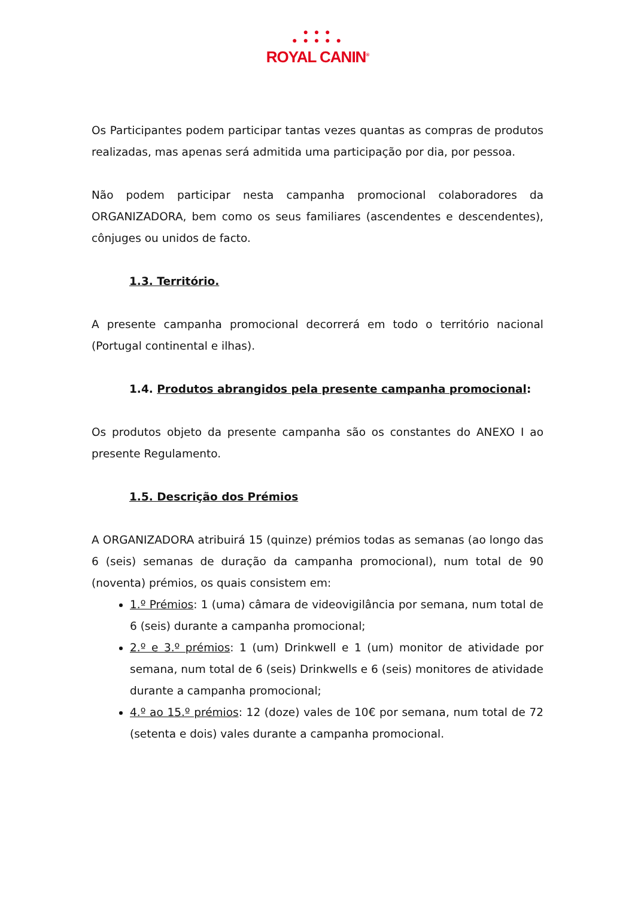● ● ●
● ● ● ● ●
ROYAL CANIN<sup>®</sup>
Os Participantes podem participar tantas vezes quantas as compras de produtos realizadas, mas apenas será admitida uma participação por dia, por pessoa.
Não podem participar nesta campanha promocional colaboradores da ORGANIZADORA, bem como os seus familiares (ascendentes e descendentes), cônjuges ou unidos de facto.
1.3. Território.
A presente campanha promocional decorrerá em todo o território nacional (Portugal continental e ilhas).
1.4. Produtos abrangidos pela presente campanha promocional:
Os produtos objeto da presente campanha são os constantes do ANEXO I ao presente Regulamento.
1.5. Descrição dos Prémios
A ORGANIZADORA atribuirá 15 (quinze) prémios todas as semanas (ao longo das 6 (seis) semanas de duração da campanha promocional), num total de 90 (noventa) prémios, os quais consistem em:
1.º Prémios: 1 (uma) câmara de videovigilância por semana, num total de 6 (seis) durante a campanha promocional;
2.º e 3.º prémios: 1 (um) Drinkwell e 1 (um) monitor de atividade por semana, num total de 6 (seis) Drinkwells e 6 (seis) monitores de atividade durante a campanha promocional;
4.º ao 15.º prémios: 12 (doze) vales de 10€ por semana, num total de 72 (setenta e dois) vales durante a campanha promocional.